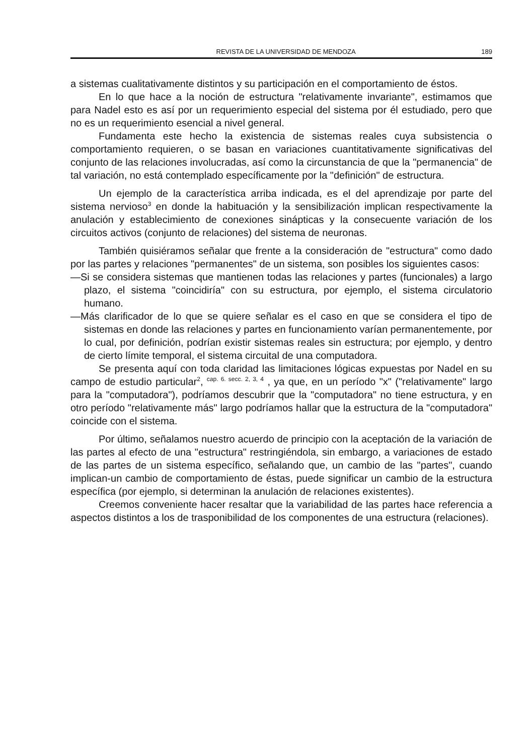REVISTA DE LA UNIVERSIDAD DE MENDOZA 189
a sistemas cualitativamente distintos y su participación en el comportamiento de éstos.
En lo que hace a la noción de estructura "relativamente invariante", estimamos que para Nadel esto es así por un requerimiento especial del sistema por él estudiado, pero que no es un requerimiento esencial a nivel general.
Fundamenta este hecho la existencia de sistemas reales cuya subsistencia o comportamiento requieren, o se basan en variaciones cuantitativamente significativas del conjunto de las relaciones involucradas, así como la circunstancia de que la "permanencia" de tal variación, no está contemplado específicamente por la "definición" de estructura.
Un ejemplo de la característica arriba indicada, es el del aprendizaje por parte del sistema nervioso<sup>3</sup> en donde la habituación y la sensibilización implican respectivamente la anulación y establecimiento de conexiones sinápticas y la consecuente variación de los circuitos activos (conjunto de relaciones) del sistema de neuronas.
También quisiéramos señalar que frente a la consideración de "estructu­ra" como dado por las partes y relaciones "permanentes" de un sistema, son posibles los siguientes casos:
—Si se considera sistemas que mantienen todas las relaciones y partes (funcionales) a largo plazo, el sistema "coincidiría" con su estructura, por ejemplo, el sistema circulatorio humano.
—Más clarificador de lo que se quiere señalar es el caso en que se considera el tipo de sistemas en donde las relaciones y partes en funcionamiento varían permanentemente, por lo cual, por definición, podrían existir sistemas reales sin estructura; por ejemplo, y dentro de cierto límite temporal, el sistema circuital de una computadora.
Se presenta aquí con toda claridad las limitaciones lógicas expuestas por Nadel en su campo de estudio particular<sup>2</sup>, <sup>cap. 6. secc. 2, 3, 4</sup> , ya que, en un período "x" ("relativamente" largo para la "computadora"), podríamos descubrir que la "computadora" no tiene estructura, y en otro período "relativamente más" largo podríamos hallar que la estructura de la "computadora" coincide con el sistema.
Por último, señalamos nuestro acuerdo de principio con la aceptación de la variación de las partes al efecto de una "estructura" restringiéndola, sin embargo, a variaciones de estado de las partes de un sistema específico, señalando que, un cambio de las "partes", cuando implican-un cambio de comportamiento de éstas, puede significar un cambio de la estructura específica (por ejemplo, si determinan la anulación de relaciones existentes).
Creemos conveniente hacer resaltar que la variabilidad de las partes hace referencia a aspectos distintos a los de trasponibilidad de los componentes de una estructura (relaciones).